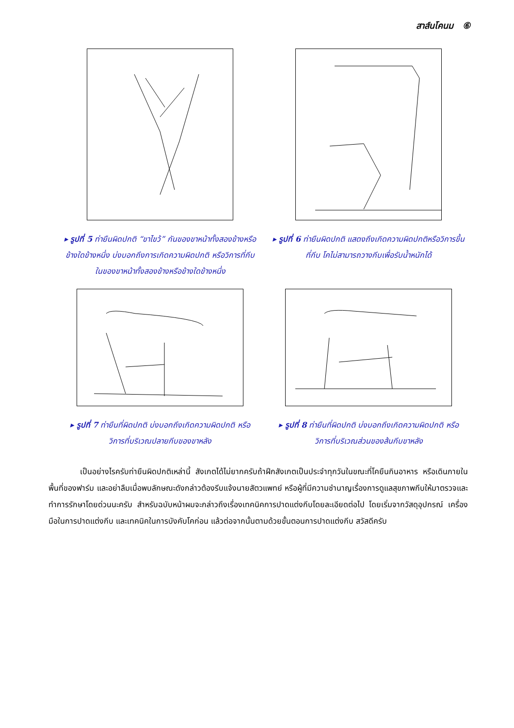สาส์นโคนม ⑥
▸ รูปที่ 5 ท่ายืนผิดปกติ “ขาไขว้” กันของขาหน้าทั้งสองข้างหรือข้างใดข้างหนึ่ง บ่งบอกถึงการเกิดความผิดปกติ หรือวิการที่กีบในของขาหน้าทั้งสองข้างหรือข้างใดข้างหนึ่ง
▸ รูปที่ 6 ท่ายืนผิดปกติ แสดงถึงเกิดความผิดปกติหรือวิการขึ้นที่กีบ โคไม่สามารถวางกีบเพื่อรับน้ำหนักได้
▸ รูปที่ 7 ท่ายืนที่ผิดปกติ บ่งบอกถึงเกิดความผิดปกติ หรือวิการที่บริเวณปลายกีบของขาหลัง
▸ รูปที่ 8 ท่ายืนที่ผิดปกติ บ่งบอกถึงเกิดความผิดปกติ หรือวิการที่บริเวณส่วนของส้นกีบขาหลัง
เป็นอย่างไรครับท่ายืนผิดปกติเหล่านี้ สังเกตได้ไม่ยากครับถ้าฝึกสังเกตเป็นประจำทุกวันในขณะที่โคยืนกินอาหาร หรือเดินภายในพื้นที่ของฟาร์ม และอย่าลืมเมื่อพบลักษณะดังกล่าวต้องรีบแจ้งนายสัตวแพทย์ หรือผู้ที่มีความชำนาญเรื่องการดูแลสุขภาพกีบให้มาตรวจและทำการรักษาโดยด่วนนะครับ สำหรับฉบับหน้าผมจะกล่าวถึงเรื่องเทคนิคการปาดแต่งกีบโดยละเอียดต่อไป โดยเริ่มจากวัสดุอุปกรณ์ เครื่องมือในการปาดแต่งกีบ และเทคนิคในการบังคับโคก่อน แล้วต่อจากนั้นตามด้วยขั้นตอนการปาดแต่งกีบ สวัสดีครับ